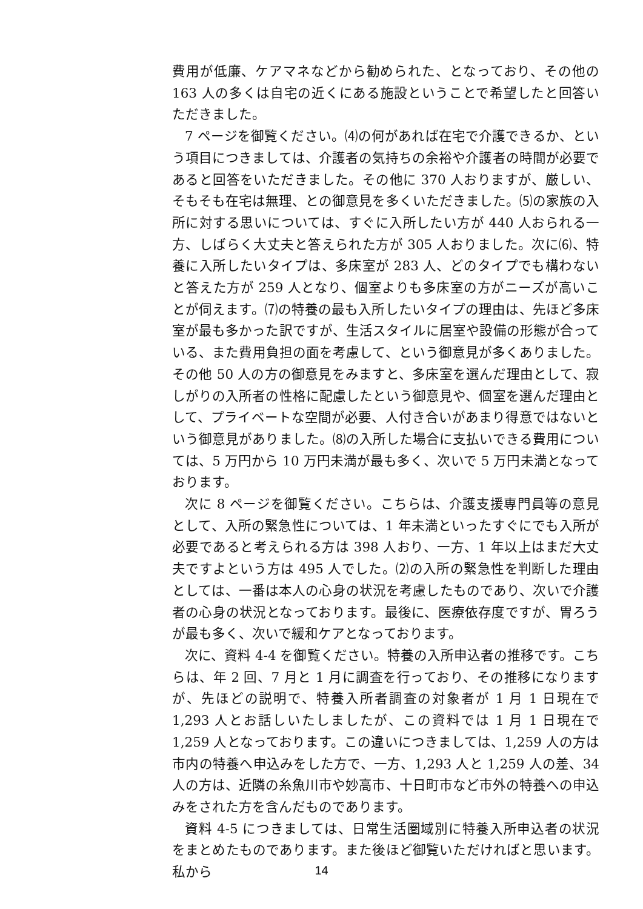費用が低廉、ケアマネなどから勧められた、となっており、その他の 163 人の多くは自宅の近くにある施設ということで希望したと回答いただきました。
7 ページを御覧ください。⑷の何があれば在宅で介護できるか、という項目につきましては、介護者の気持ちの余裕や介護者の時間が必要であると回答をいただきました。その他に 370 人おりますが、厳しい、そもそも在宅は無理、との御意見を多くいただきました。⑸の家族の入所に対する思いについては、すぐに入所したい方が 440 人おられる一方、しばらく大丈夫と答えられた方が 305 人おりました。次に⑹、特養に入所したいタイプは、多床室が 283 人、どのタイプでも構わないと答えた方が 259 人となり、個室よりも多床室の方がニーズが高いことが伺えます。⑺の特養の最も入所したいタイプの理由は、先ほど多床室が最も多かった訳ですが、生活スタイルに居室や設備の形態が合っている、また費用負担の面を考慮して、という御意見が多くありました。その他 50 人の方の御意見をみますと、多床室を選んだ理由として、寂しがりの入所者の性格に配慮したという御意見や、個室を選んだ理由として、プライベートな空間が必要、人付き合いがあまり得意ではないという御意見がありました。⑻の入所した場合に支払いできる費用については、5 万円から 10 万円未満が最も多く、次いで 5 万円未満となっております。
次に 8 ページを御覧ください。こちらは、介護支援専門員等の意見として、入所の緊急性については、1 年未満といったすぐにでも入所が必要であると考えられる方は 398 人おり、一方、1 年以上はまだ大丈夫ですよという方は 495 人でした。⑵の入所の緊急性を判断した理由としては、一番は本人の心身の状況を考慮したものであり、次いで介護者の心身の状況となっております。最後に、医療依存度ですが、胃ろうが最も多く、次いで緩和ケアとなっております。
次に、資料 4-4 を御覧ください。特養の入所申込者の推移です。こちらは、年 2 回、7 月と 1 月に調査を行っており、その推移になりますが、先ほどの説明で、特養入所者調査の対象者が 1 月 1 日現在で 1,293 人とお話しいたしましたが、この資料では 1 月 1 日現在で 1,259 人となっております。この違いにつきましては、1,259 人の方は市内の特養へ申込みをした方で、一方、1,293 人と 1,259 人の差、34 人の方は、近隣の糸魚川市や妙高市、十日町市など市外の特養への申込みをされた方を含んだものであります。
資料 4-5 につきましては、日常生活圏域別に特養入所申込者の状況をまとめたものであります。また後ほど御覧いただければと思います。私から
14